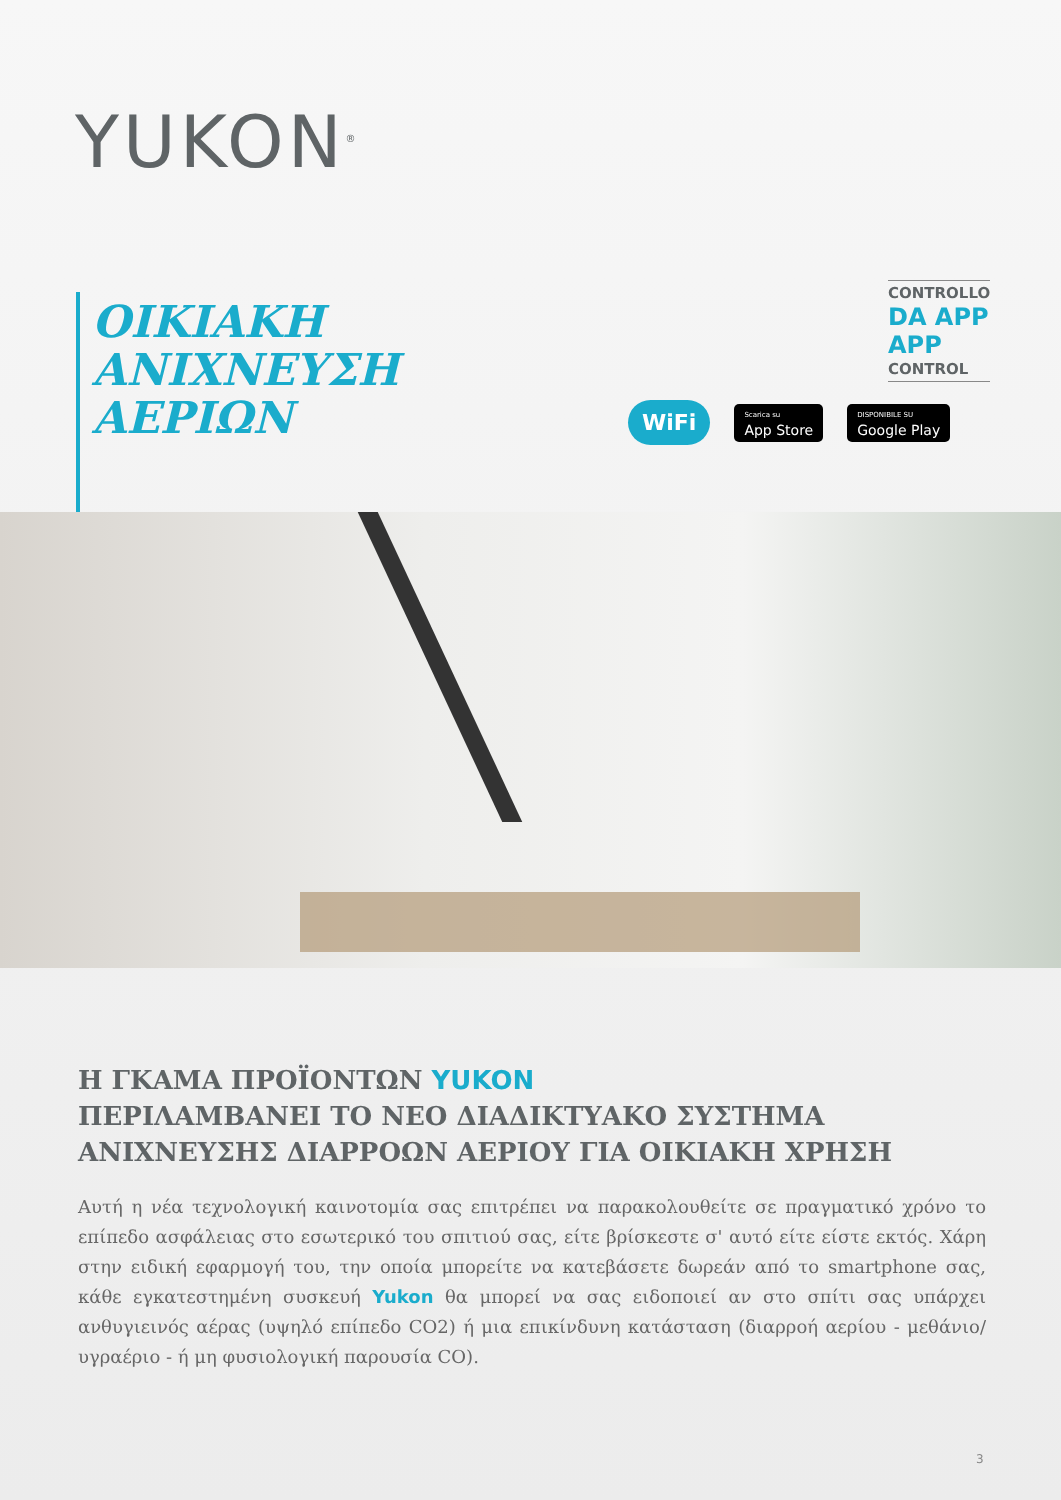YUKON<sup>®</sup>
ΟΙΚΙΑΚΗ
ΑΝΙΧΝΕΥΣΗ
ΑΕΡΙΩΝ
CONTROLLO
DA APP
APP
CONTROL
WiFi
Scarica su
App Store
DISPONIBILE SU
Google Play
Η ΓΚΑΜΑ ΠΡΟΪΟΝΤΩΝ YUKON
ΠΕΡΙΛΑΜΒΑΝΕΙ ΤΟ ΝΕΟ ΔΙΑΔΙΚΤΥΑΚΟ ΣΥΣΤΗΜΑ
ΑΝΙΧΝΕΥΣΗΣ ΔΙΑΡΡΟΩΝ ΑΕΡΙΟΥ ΓΙΑ ΟΙΚΙΑΚΗ ΧΡΗΣΗ
Αυτή η νέα τεχνολογική καινοτομία σας επιτρέπει να παρακολουθείτε σε πραγματικό χρόνο το επίπεδο ασφάλειας στο εσωτερικό του σπιτιού σας, είτε βρίσκεστε σ' αυτό είτε είστε εκτός. Χάρη στην ειδική εφαρμογή του, την οποία μπορείτε να κατεβάσετε δωρεάν από το smartphone σας, κάθε εγκατεστημένη συσκευή Yukon θα μπορεί να σας ειδοποιεί αν στο σπίτι σας υπάρχει ανθυγιεινός αέρας (υψηλό επίπεδο CO2) ή μια επικίνδυνη κατάσταση (διαρροή αερίου - μεθάνιο/υγραέριο - ή μη φυσιολογική παρουσία CO).
3